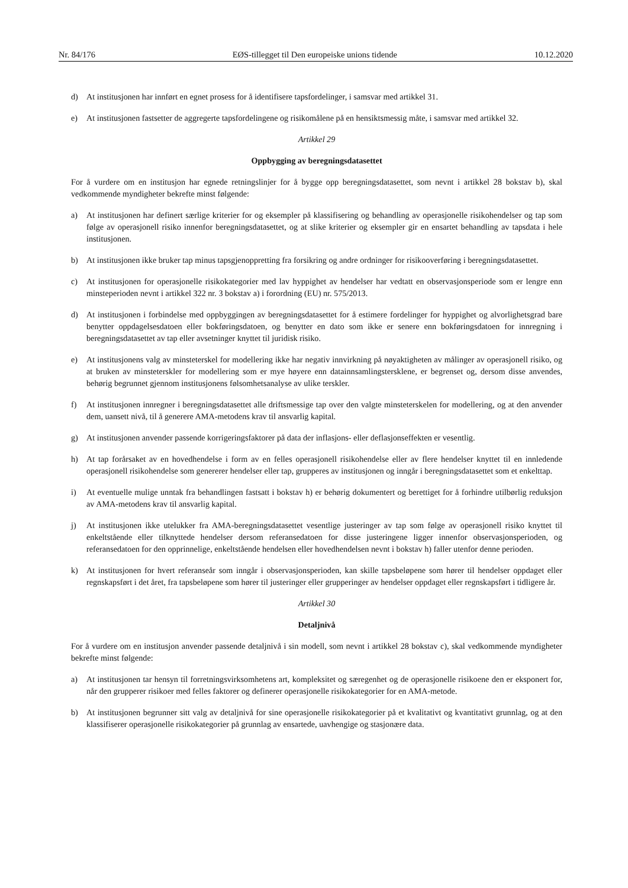Nr. 84/176 EØS-tillegget til Den europeiske unions tidende 10.12.2020
d) At institusjonen har innført en egnet prosess for å identifisere tapsfordelinger, i samsvar med artikkel 31.
e) At institusjonen fastsetter de aggregerte tapsfordelingene og risikomålene på en hensiktsmessig måte, i samsvar med artikkel 32.
Artikkel 29
Oppbygging av beregningsdatasettet
For å vurdere om en institusjon har egnede retningslinjer for å bygge opp beregningsdatasettet, som nevnt i artikkel 28 bokstav b), skal vedkommende myndigheter bekrefte minst følgende:
a) At institusjonen har definert særlige kriterier for og eksempler på klassifisering og behandling av operasjonelle risikohendelser og tap som følge av operasjonell risiko innenfor beregningsdatasettet, og at slike kriterier og eksempler gir en ensartet behandling av tapsdata i hele institusjonen.
b) At institusjonen ikke bruker tap minus tapsgjenoppretting fra forsikring og andre ordninger for risikooverføring i beregningsdatasettet.
c) At institusjonen for operasjonelle risikokategorier med lav hyppighet av hendelser har vedtatt en observasjonsperiode som er lengre enn minsteperioden nevnt i artikkel 322 nr. 3 bokstav a) i forordning (EU) nr. 575/2013.
d) At institusjonen i forbindelse med oppbyggingen av beregningsdatasettet for å estimere fordelinger for hyppighet og alvorlighetsgrad bare benytter oppdagelsesdatoen eller bokføringsdatoen, og benytter en dato som ikke er senere enn bokføringsdatoen for innregning i beregningsdatasettet av tap eller avsetninger knyttet til juridisk risiko.
e) At institusjonens valg av minsteterskel for modellering ikke har negativ innvirkning på nøyaktigheten av målinger av operasjonell risiko, og at bruken av minsteterskler for modellering som er mye høyere enn datainnsamlingstersklene, er begrenset og, dersom disse anvendes, behørig begrunnet gjennom institusjonens følsomhetsanalyse av ulike terskler.
f) At institusjonen innregner i beregningsdatasettet alle driftsmessige tap over den valgte minsteterskelen for modellering, og at den anvender dem, uansett nivå, til å generere AMA-metodens krav til ansvarlig kapital.
g) At institusjonen anvender passende korrigeringsfaktorer på data der inflasjons- eller deflasjonseffekten er vesentlig.
h) At tap forårsaket av en hovedhendelse i form av en felles operasjonell risikohendelse eller av flere hendelser knyttet til en innledende operasjonell risikohendelse som genererer hendelser eller tap, grupperes av institusjonen og inngår i beregningsdatasettet som et enkelttap.
i) At eventuelle mulige unntak fra behandlingen fastsatt i bokstav h) er behørig dokumentert og berettiget for å forhindre utilbørlig reduksjon av AMA-metodens krav til ansvarlig kapital.
j) At institusjonen ikke utelukker fra AMA-beregningsdatasettet vesentlige justeringer av tap som følge av operasjonell risiko knyttet til enkeltstående eller tilknyttede hendelser dersom referansedatoen for disse justeringene ligger innenfor observasjonsperioden, og referansedatoen for den opprinnelige, enkeltstående hendelsen eller hovedhendelsen nevnt i bokstav h) faller utenfor denne perioden.
k) At institusjonen for hvert referanseår som inngår i observasjonsperioden, kan skille tapsbeløpene som hører til hendelser oppdaget eller regnskapsført i det året, fra tapsbeløpene som hører til justeringer eller grupperinger av hendelser oppdaget eller regnskapsført i tidligere år.
Artikkel 30
Detaljnivå
For å vurdere om en institusjon anvender passende detaljnivå i sin modell, som nevnt i artikkel 28 bokstav c), skal vedkommende myndigheter bekrefte minst følgende:
a) At institusjonen tar hensyn til forretningsvirksomhetens art, kompleksitet og særegenhet og de operasjonelle risikoene den er eksponert for, når den grupperer risikoer med felles faktorer og definerer operasjonelle risikokategorier for en AMA-metode.
b) At institusjonen begrunner sitt valg av detaljnivå for sine operasjonelle risikokategorier på et kvalitativt og kvantitativt grunnlag, og at den klassifiserer operasjonelle risikokategorier på grunnlag av ensartede, uavhengige og stasjonære data.